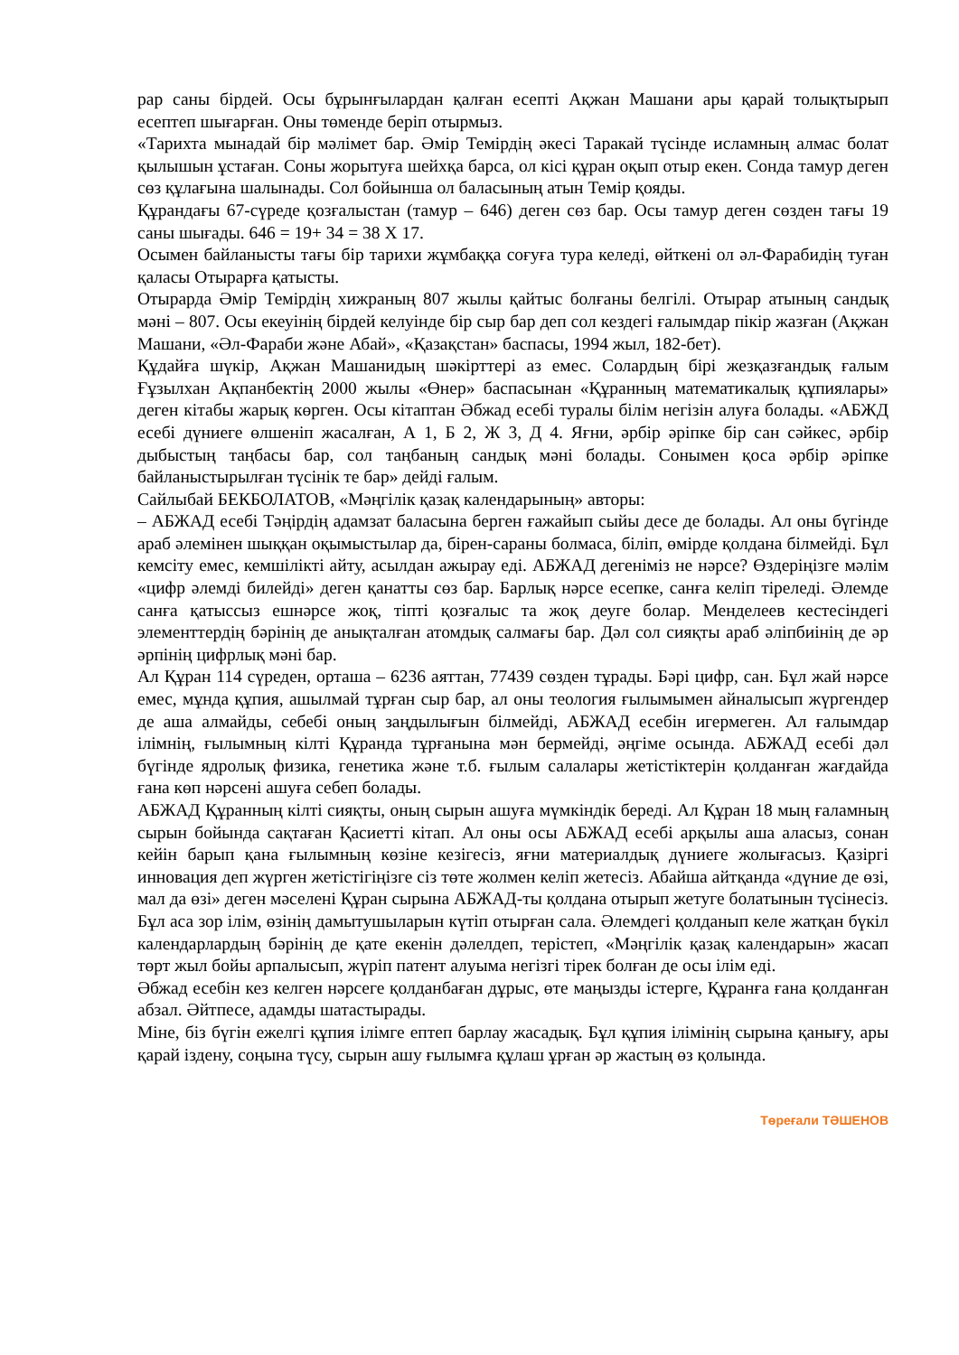рар саны бірдей. Осы бұрынғылардан қалған есепті Ақжан Машани ары қарай толықтырып есептеп шығарған. Оны төменде беріп отырмыз.
«Тарихта мынадай бір мәлімет бар. Әмір Темірдің әкесі Таракай түсінде исламның алмас болат қылышын ұстаған. Соны жорытуға шейхқа барса, ол кісі құран оқып отыр екен. Сонда тамур деген сөз құлағына шалынады. Сол бойынша ол баласының атын Темір қояды.
Құрандағы 67-сүреде қозғалыстан (тамур – 646) деген сөз бар. Осы тамур деген сөзден тағы 19 саны шығады. 646 = 19+ 34 = 38 Х 17.
Осымен байланысты тағы бір тарихи жұмбаққа соғуға тура келеді, өйткені ол әл-Фарабидің туған қаласы Отырарға қатысты.
Отырарда Әмір Темірдің хижраның 807 жылы қайтыс болғаны белгілі. Отырар атының сандық мәні – 807. Осы екеуінің бірдей келуінде бір сыр бар деп сол кездегі ғалымдар пікір жазған (Ақжан Машани, «Әл-Фараби және Абай», «Қазақстан» баспасы, 1994 жыл, 182-бет).
Құдайға шүкір, Ақжан Машанидың шәкірттері аз емес. Солардың бірі жезқазғандық ғалым Ғұзылхан Ақпанбектің 2000 жылы «Өнер» баспасынан «Құранның математикалық құпиялары» деген кітабы жарық көрген. Осы кітаптан Әбжад есебі туралы білім негізін алуға болады. «АБЖД есебі дүниеге өлшеніп жасалған, А 1, Б 2, Ж 3, Д 4. Яғни, әрбір әріпке бір сан сәйкес, әрбір дыбыстың таңбасы бар, сол таңбаның сандық мәні болады. Сонымен қоса әрбір әріпке байланыстырылған түсінік те бар» дейді ғалым.
Сайлыбай БЕКБОЛАТОВ, «Мәңгілік қазақ календарының» авторы:
– АБЖАД есебі Тәңірдің адамзат баласына берген ғажайып сыйы десе де болады. Ал оны бүгінде араб әлемінен шыққан оқымыстылар да, бірен-сараны болмаса, біліп, өмірде қолдана білмейді. Бұл кемсіту емес, кемшілікті айту, асылдан ажырау еді. АБЖАД дегеніміз не нәрсе? Өздеріңізге мәлім «цифр әлемді билейді» деген қанатты сөз бар. Барлық нәрсе есепке, санға келіп тіреледі. Әлемде санға қатыссыз ешнәрсе жоқ, тіпті қозғалыс та жоқ деуге болар. Менделеев кестесіндегі элементтердің бәрінің де анықталған атомдық салмағы бар. Дәл сол сияқты араб әліпбиінің де әр әрпінің цифрлық мәні бар.
Ал Құран 114 сүреден, орташа – 6236 аяттан, 77439 сөзден тұрады. Бәрі цифр, сан. Бұл жай нәрсе емес, мұнда құпия, ашылмай тұрған сыр бар, ал оны теология ғылымымен айналысып жүргендер де аша алмайды, себебі оның заңдылығын білмейді, АБЖАД есебін игермеген. Ал ғалымдар ілімнің, ғылымның кілті Құранда тұрғанына мән бермейді, әңгіме осында. АБЖАД есебі дәл бүгінде ядролық физика, генетика және т.б. ғылым салалары жетістіктерін қолданған жағдайда ғана көп нәрсені ашуға себеп болады.
АБЖАД Құранның кілті сияқты, оның сырын ашуға мүмкіндік береді. Ал Құран 18 мың ғаламның сырын бойында сақтаған Қасиетті кітап. Ал оны осы АБЖАД есебі арқылы аша аласыз, сонан кейін барып қана ғылымның көзіне кезігесіз, яғни материалдық дүниеге жолығасыз. Қазіргі инновация деп жүрген жетістігіңізге сіз төте жолмен келіп жетесіз. Абайша айтқанда «дүние де өзі, мал да өзі» деген мәселені Құран сырына АБЖАД-ты қолдана отырып жетуге болатынын түсінесіз. Бұл аса зор ілім, өзінің дамытушыларын күтіп отырған сала. Әлемдегі қолданып келе жатқан бүкіл календарлардың бәрінің де қате екенін дәлелдеп, терістеп, «Мәңгілік қазақ календарын» жасап төрт жыл бойы арпалысып, жүріп патент алуыма негізгі тірек болған де осы ілім еді.
Әбжад есебін кез келген нәрсеге қолданбаған дұрыс, өте маңызды істерге, Құранға ғана қолданған абзал. Әйтпесе, адамды шатастырады.
Міне, біз бүгін ежелгі құпия ілімге ептеп барлау жасадық. Бұл құпия ілімінің сырына қанығу, ары қарай іздену, соңына түсу, сырын ашу ғылымға құлаш ұрған әр жастың өз қолында.
Төреғали ТӘШЕНОВ